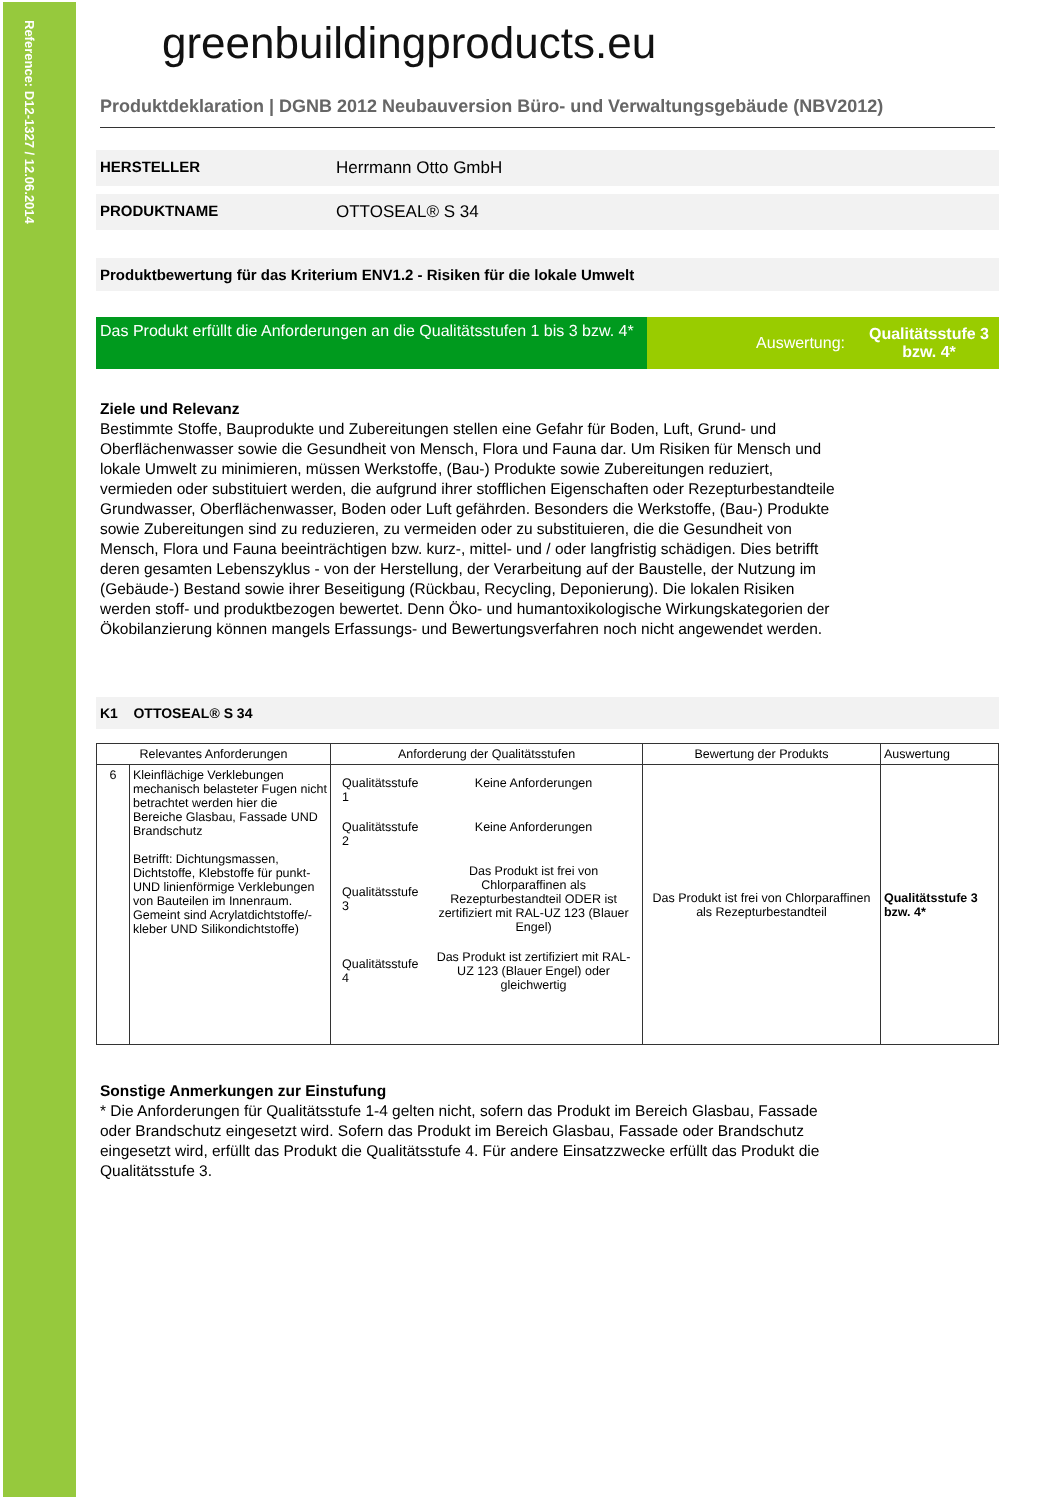Reference: D12-1327 / 12.06.2014
greenbuildingproducts.eu
Produktdeklaration | DGNB 2012 Neubauversion Büro- und Verwaltungsgebäude (NBV2012)
HERSTELLER Herrmann Otto GmbH
PRODUKTNAME OTTOSEAL® S 34
Produktbewertung für das Kriterium ENV1.2 - Risiken für die lokale Umwelt
Das Produkt erfüllt die Anforderungen an die Qualitätsstufen 1 bis 3 bzw. 4*
Auswertung: Qualitätsstufe 3 bzw. 4*
Ziele und Relevanz
Bestimmte Stoffe, Bauprodukte und Zubereitungen stellen eine Gefahr für Boden, Luft, Grund- und Oberflächenwasser sowie die Gesundheit von Mensch, Flora und Fauna dar. Um Risiken für Mensch und lokale Umwelt zu minimieren, müssen Werkstoffe, (Bau-) Produkte sowie Zubereitungen reduziert, vermieden oder substituiert werden, die aufgrund ihrer stofflichen Eigenschaften oder Rezepturbestandteile Grundwasser, Oberflächenwasser, Boden oder Luft gefährden. Besonders die Werkstoffe, (Bau-) Produkte sowie Zubereitungen sind zu reduzieren, zu vermeiden oder zu substituieren, die die Gesundheit von Mensch, Flora und Fauna beeinträchtigen bzw. kurz-, mittel- und / oder langfristig schädigen. Dies betrifft deren gesamten Lebenszyklus - von der Herstellung, der Verarbeitung auf der Baustelle, der Nutzung im (Gebäude-) Bestand sowie ihrer Beseitigung (Rückbau, Recycling, Deponierung). Die lokalen Risiken werden stoff- und produktbezogen bewertet. Denn Öko- und humantoxikologische Wirkungskategorien der Ökobilanzierung können mangels Erfassungs- und Bewertungsverfahren noch nicht angewendet werden.
K1 OTTOSEAL® S 34
| Relevantes Anforderungen | | Anforderung der Qualitätsstufen | Bewertung der Produkts | Auswertung |
| --- | --- | --- | --- | --- |
| 6 | Kleinflächige Verklebungen mechanisch belasteter Fugen nicht betrachtet werden hier die Bereiche Glasbau, Fassade UND Brandschutz Betrifft: Dichtungsmassen, Dichtstoffe, Klebstoffe für punkt- UND linienförmige Verklebungen von Bauteilen im Innenraum. Gemeint sind Acrylatdichtstoffe/-kleber UND Silikondichtstoffe) | / Qualitätsstufe 1 / Keine Anforderungen / / Qualitätsstufe 2 / Keine Anforderungen / / Qualitätsstufe 3 / Das Produkt ist frei von Chlorparaffinen als Rezepturbestandteil ODER ist zertifiziert mit RAL-UZ 123 (Blauer Engel) / / Qualitätsstufe 4 / Das Produkt ist zertifiziert mit RAL-UZ 123 (Blauer Engel) oder gleichwertig / | Das Produkt ist frei von Chlorparaffinen als Rezepturbestandteil | Qualitätsstufe 3 bzw. 4* |
Sonstige Anmerkungen zur Einstufung
* Die Anforderungen für Qualitätsstufe 1-4 gelten nicht, sofern das Produkt im Bereich Glasbau, Fassade oder Brandschutz eingesetzt wird. Sofern das Produkt im Bereich Glasbau, Fassade oder Brandschutz eingesetzt wird, erfüllt das Produkt die Qualitätsstufe 4. Für andere Einsatzzwecke erfüllt das Produkt die Qualitätsstufe 3.